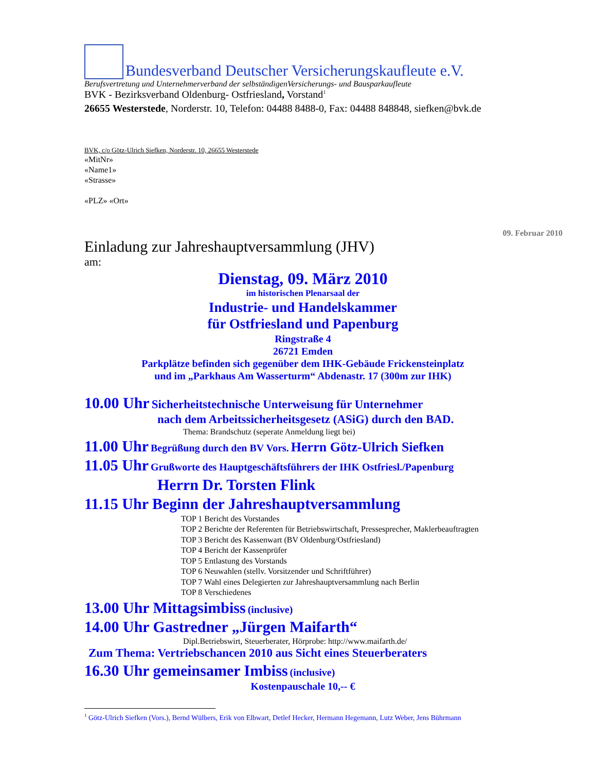Bundesverband Deutscher Versicherungskaufleute e.V.
Berufsvertretung und Unternehmerverband der selbständigenVersicherungs- und Bausparkaufleute
BVK - Bezirksverband Oldenburg- Ostfriesland, Vorstand<sup>1</sup>
26655 Westerstede, Norderstr. 10, Telefon: 04488 8488-0, Fax: 04488 848848, siefken@bvk.de
BVK, c/o Götz-Ulrich Siefken, Norderstr. 10, 26655 Westerstede
«MitNr»
«Name1»
«Strasse»
«PLZ» «Ort»
09. Februar 2010
Einladung zur Jahreshauptversammlung (JHV)
am:
Dienstag, 09. März 2010
im historischen Plenarsaal der
Industrie- und Handelskammer
für Ostfriesland und Papenburg
Ringstraße 4
26721 Emden
Parkplätze befinden sich gegenüber dem IHK-Gebäude Frickensteinplatz
und im „Parkhaus Am Wasserturm“ Abdenastr. 17 (300m zur IHK)
10.00 Uhr Sicherheitstechnische Unterweisung für Unternehmer
nach dem Arbeitssicherheitsgesetz (ASiG) durch den BAD.
Thema: Brandschutz (seperate Anmeldung liegt bei)
11.00 Uhr Begrüßung durch den BV Vors. Herrn Götz-Ulrich Siefken
11.05 Uhr Grußworte des Hauptgeschäftsführers der IHK Ostfriesl./Papenburg
Herrn Dr. Torsten Flink
11.15 Uhr Beginn der Jahreshauptversammlung
TOP 1 Bericht des Vorstandes
TOP 2 Berichte der Referenten für Betriebswirtschaft, Pressesprecher, Maklerbeauftragten
TOP 3 Bericht des Kassenwart (BV Oldenburg/Ostfriesland)
TOP 4 Bericht der Kassenprüfer
TOP 5 Entlastung des Vorstands
TOP 6 Neuwahlen (stellv. Vorsitzender und Schriftführer)
TOP 7 Wahl eines Delegierten zur Jahreshauptversammlung nach Berlin
TOP 8 Verschiedenes
13.00 Uhr Mittagsimbiss (inclusive)
14.00 Uhr Gastredner „Jürgen Maifarth“
Dipl.Betriebswirt, Steuerberater, Hörprobe: http://www.maifarth.de/
Zum Thema: Vertriebschancen 2010 aus Sicht eines Steuerberaters
16.30 Uhr gemeinsamer Imbiss (inclusive)
Kostenpauschale 10,-- €
<sup>1</sup> Götz-Ulrich Siefken (Vors.), Bernd Wülbers, Erik von Elbwart, Detlef Hecker, Hermann Hegemann, Lutz Weber, Jens Bührmann